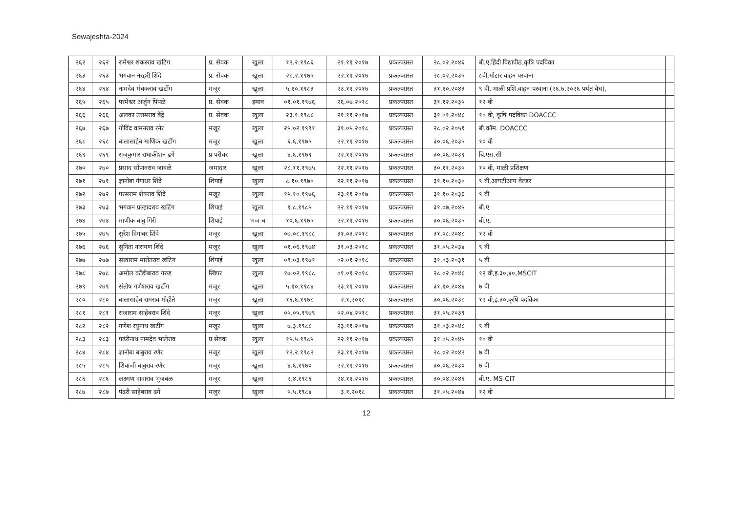Sewajeshta-2024
| २६२ | २६२ | रामेश्वर शंकरराव खंटिग | प्र. सेवक | खुला | १२.२.१९८६ | २१.११.२०१७ | प्रकल्पग्रस्त | २८.०२.२०४६ | बी.ए.हिंदी विद्यापीठ,कृषि पदविका | |
| २६३ | २६३ | भगवान नरहरी शिंदे | प्र. सेवक | खुला | २८.२.१९७५ | २२.११.२०१७ | प्रकल्पग्रस्त | २८.०२.२०३५ | ८वी,मोटार वाहन परवाना | |
| २६४ | २६४ | नामदेव मंचकराव खटींग | मजूर | खुला | ५.१०.१९८३ | २३.११.२०१७ | प्रकल्पग्रस्त | ३१.१०.२०४३ | ९ वी, माळी प्रशि.वाहन परवाना (२६.७.२०२६ पर्यंत वैध), | |
| २६५ | २६५ | परमेश्वर अर्जुन पिंपळे | प्र. सेवक | इमाव | ०१.०१.१९७६ | २६.०७.२०१८ | प्रकल्पग्रस्त | ३१.१२.२०३५ | १२ वी | |
| २६६ | २६६ | अलका उत्तमराव बेंद्रे | प्र. सेवक | खुला | २३.१.१९८८ | २१.११.२०१७ | प्रकल्पग्रस्त | ३१.०१.२०४८ | १० वी, कृषि पदविका DOACCC | |
| २६७ | २६७ | गोविंद वामनराव रनेर | मजूर | खुला | २५.०२.१९९१ | ३१.०५.२०१८ | प्रकल्पग्रस्त | २८.०२.२०५१ | बी.कॉम. DOACCC | |
| २६८ | २६८ | बालासाहेब माणिक खटींग | मजूर | खुला | ६.६.१९७५ | २२.११.२०१७ | प्रकल्पग्रस्त | ३०.०६.२०३५ | १० वी | |
| २६९ | २६९ | राजकुमार राधाकीशन ढगे | प्र परीचर | खुला | ४.६.१९७९ | २२.११.२०१७ | प्रकल्पग्रस्त | ३०.०६.२०३९ | बि.एस.सी | |
| २७० | २७० | प्रसाद सोपानराव जावळे | जमादार | खुला | २८.११.१९७५ | २२.११.२०१७ | प्रकल्पग्रस्त | ३०.११.२०३५ | १० वी, माळी प्रशिक्षण | |
| २७१ | २७१ | ज्ञानोबा गंगाधर शिंदे | शिपाई | खुला | ८.१०.१९७० | २२.११.२०१७ | प्रकल्पग्रस्त | ३१.१०.२०३० | ९ वी,आयटीआय वेल्डर | |
| २७२ | २७२ | परसराम शेषराव शिंदे | मजूर | खुला | १५.१०.१९७६ | २३.११.२०१७ | प्रकल्पग्रस्त | ३१.१०.२०३६ | ९ वी | |
| २७३ | २७३ | भगवान प्रल्हादराव खटिंग | शिपाई | खुला | १.८.१९८५ | २२.११.२०१७ | प्रकल्पग्रस्त | ३१.०७.२०४५ | बी.ए | |
| २७४ | २७४ | माणीक बाबु गिरी | शिपाई | भज-ब | १०.६.१९७५ | २२.११.२०१७ | प्रकल्पग्रस्त | ३०.०६.२०३५ | बी.ए. | |
| २७५ | २७५ | सुरेश दिगांबर शिंदे | मजूर | खुला | ०७.०८.१९८८ | ३१.०३.२०१८ | प्रकल्पग्रस्त | ३१.०८.२०४८ | १२ वी | |
| २७६ | २७६ | सुनिता नारायण शिंदे | मजूर | खुला | ०१.०६.१९७४ | ३१.०३.२०१८ | प्रकल्पग्रस्त | ३१.०५.२०३४ | ९ वी | |
| २७७ | २७७ | सखाराम मारोतराव खंटिग | शिपाई | खुला | ०९.०३.१९७१ | ०२.०१.२०१८ | प्रकल्पग्रस्त | ३१.०३.२०३१ | ५ वी | |
| २७८ | २७८ | अमोल कोंडीबाराव गरुड | स्विपर | खुला | १७.०२.१९८८ | ०१.०१.२०१८ | प्रकल्पग्रस्त | २८.०२.२०४८ | १२ वी,इ.३०,४०,MSCIT | |
| २७९ | २७९ | संतोष गणेशराव खटींग | मजूर | खुला | ५.१०.१९८४ | २३.११.२०१७ | प्रकल्पग्रस्त | ३१.१०.२०४४ | ७ वी | |
| २८० | २८० | बालासाहेब रामराव मोहीते | मजुर | खुला | १६.६.१९७८ | २.१.२०१८ | प्रकल्पग्रस्त | ३०.०६.२०३८ | १२ वी,इ.३०,कृषि पदविका | |
| २८१ | २८१ | राजाराम साहेबराव शिंदे | मजूर | खुला | ०५.०५.१९७९ | ०२.०४.२०१८ | प्रकल्पग्रस्त | ३१.०५.२०३९ | | |
| २८२ | २८२ | गणेश रघुनाथ खटींग | मजूर | खुला | ७.३.१९८८ | २३.११.२०१७ | प्रकल्पग्रस्त | ३१.०३.२०४८ | ९ वी | |
| २८३ | २८३ | पढंरीनाथ नामदेव भालेराव | प्र सेवक | खुला | १५.५.१९८५ | २२.११.२०१७ | प्रकल्पग्रस्त | ३१.०५.२०४५ | १० वी | |
| २८४ | २८४ | ज्ञानोबा बाबुराव रणेर | मजूर | खुला | १२.२.१९८२ | २३.११.२०१७ | प्रकल्पग्रस्त | २८.०२.२०४२ | ७ वी | |
| २८५ | २८५ | शिवाजी बाबुराव रणेर | मजूर | खुला | ४.६.१९७० | २२.११.२०१७ | प्रकल्पग्रस्त | ३०.०६.२०३० | ७ वी | |
| २८६ | २८६ | लक्ष्मण दादाराव भुजबळ | मजूर | खुला | २.४.१९८६ | २४.११.२०१७ | प्रकल्पग्रस्त | ३०.०४.२०४६ | बी.ए, MS-CIT | |
| २८७ | २८७ | पंढरी साहेबराव ढगे | मजुर | खुला | ५.५.१९८४ | ३.१.२०१८ | प्रकल्पग्रस्त | ३१.०५.२०४४ | १२ वी | |
12